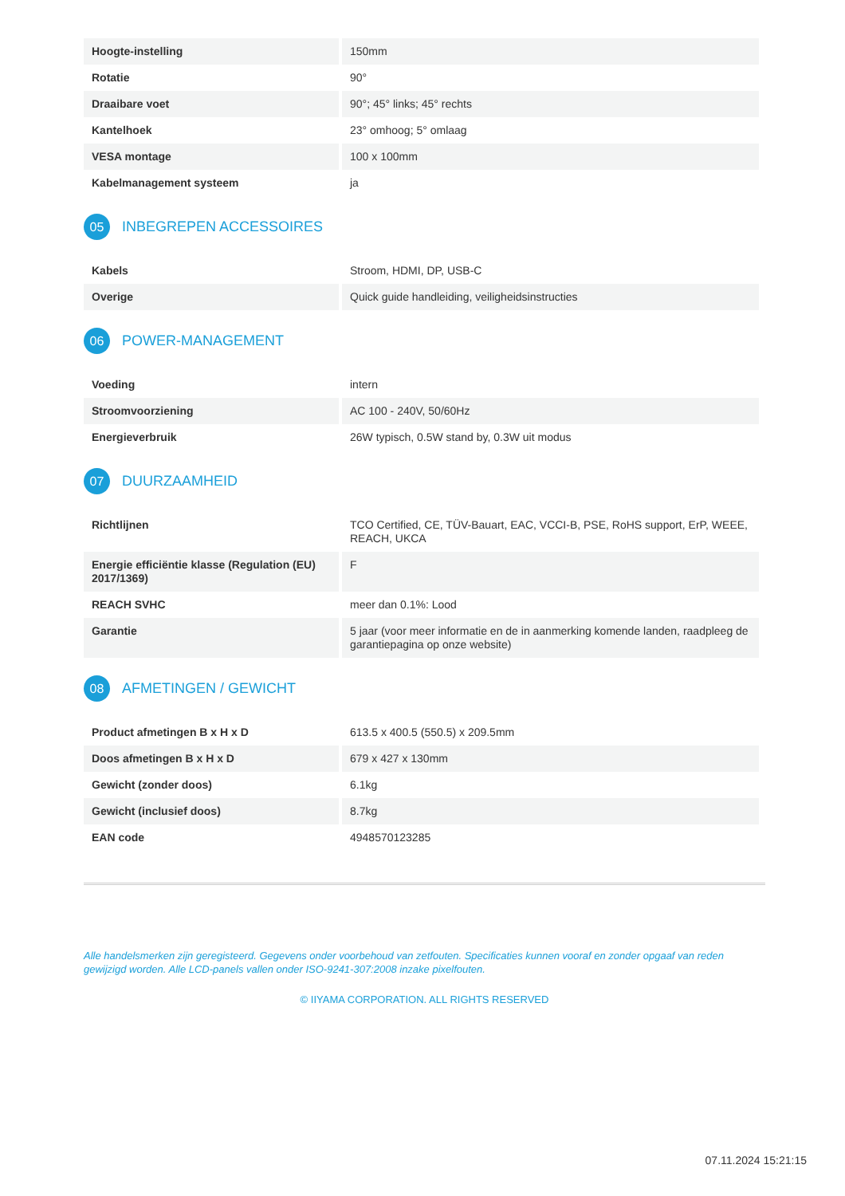| Hoogte-instelling | 150mm |
| Rotatie | 90° |
| Draaibare voet | 90°; 45° links; 45° rechts |
| Kantelhoek | 23° omhoog; 5° omlaag |
| VESA montage | 100 x 100mm |
| Kabelmanagement systeem | ja |
05
INBEGREPEN ACCESSOIRES
| Kabels | Stroom, HDMI, DP, USB-C |
| Overige | Quick guide handleiding, veiligheidsinstructies |
06
POWER-MANAGEMENT
| Voeding | intern |
| Stroomvoorziening | AC 100 - 240V, 50/60Hz |
| Energieverbruik | 26W typisch, 0.5W stand by, 0.3W uit modus |
07
DUURZAAMHEID
| Richtlijnen | TCO Certified, CE, TÜV-Bauart, EAC, VCCI-B, PSE, RoHS support, ErP, WEEE, REACH, UKCA |
| Energie efficiëntie klasse (Regulation (EU) 2017/1369) | F |
| REACH SVHC | meer dan 0.1%: Lood |
| Garantie | 5 jaar (voor meer informatie en de in aanmerking komende landen, raadpleeg de garantiepagina op onze website) |
08
AFMETINGEN / GEWICHT
| Product afmetingen B x H x D | 613.5 x 400.5 (550.5) x 209.5mm |
| Doos afmetingen B x H x D | 679 x 427 x 130mm |
| Gewicht (zonder doos) | 6.1kg |
| Gewicht (inclusief doos) | 8.7kg |
| EAN code | 4948570123285 |
Alle handelsmerken zijn geregisteerd. Gegevens onder voorbehoud van zetfouten. Specificaties kunnen vooraf en zonder opgaaf van reden gewijzigd worden. Alle LCD-panels vallen onder ISO-9241-307:2008 inzake pixelfouten.
© IIYAMA CORPORATION. ALL RIGHTS RESERVED
07.11.2024 15:21:15